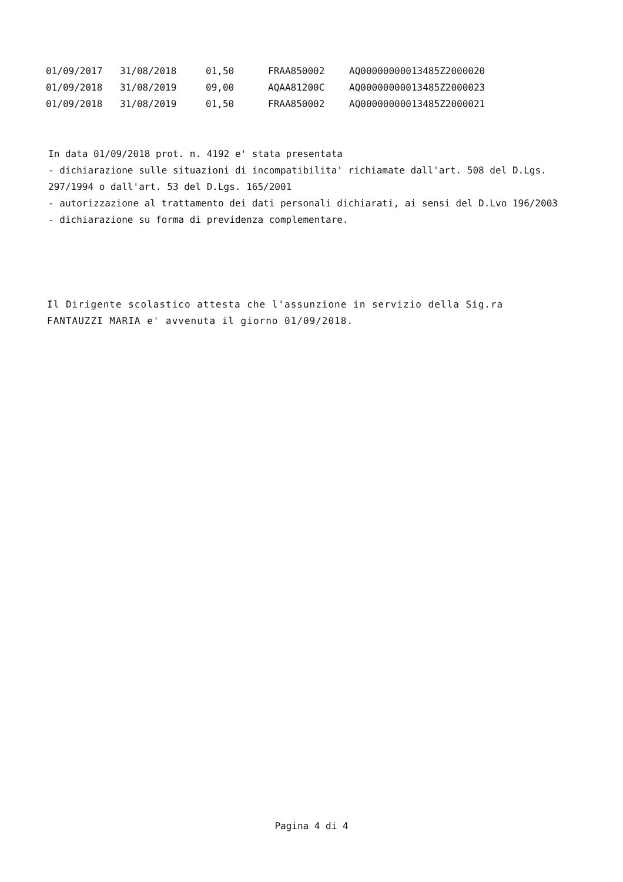| 01/09/2017 | 31/08/2018 | 01,50 | FRAA850002 | AQ00000000013485Z2000020 |
| 01/09/2018 | 31/08/2019 | 09,00 | AQAA81200C | AQ00000000013485Z2000023 |
| 01/09/2018 | 31/08/2019 | 01,50 | FRAA850002 | AQ00000000013485Z2000021 |
In data 01/09/2018 prot. n. 4192 e' stata presentata
- dichiarazione sulle situazioni di incompatibilita' richiamate dall'art. 508 del D.Lgs. 297/1994 o dall'art. 53 del D.Lgs. 165/2001
- autorizzazione al trattamento dei dati personali dichiarati, ai sensi del D.Lvo 196/2003
- dichiarazione su forma di previdenza complementare.
Il Dirigente scolastico attesta che l'assunzione in servizio della Sig.ra FANTAUZZI MARIA e' avvenuta il giorno 01/09/2018.
Pagina 4 di 4